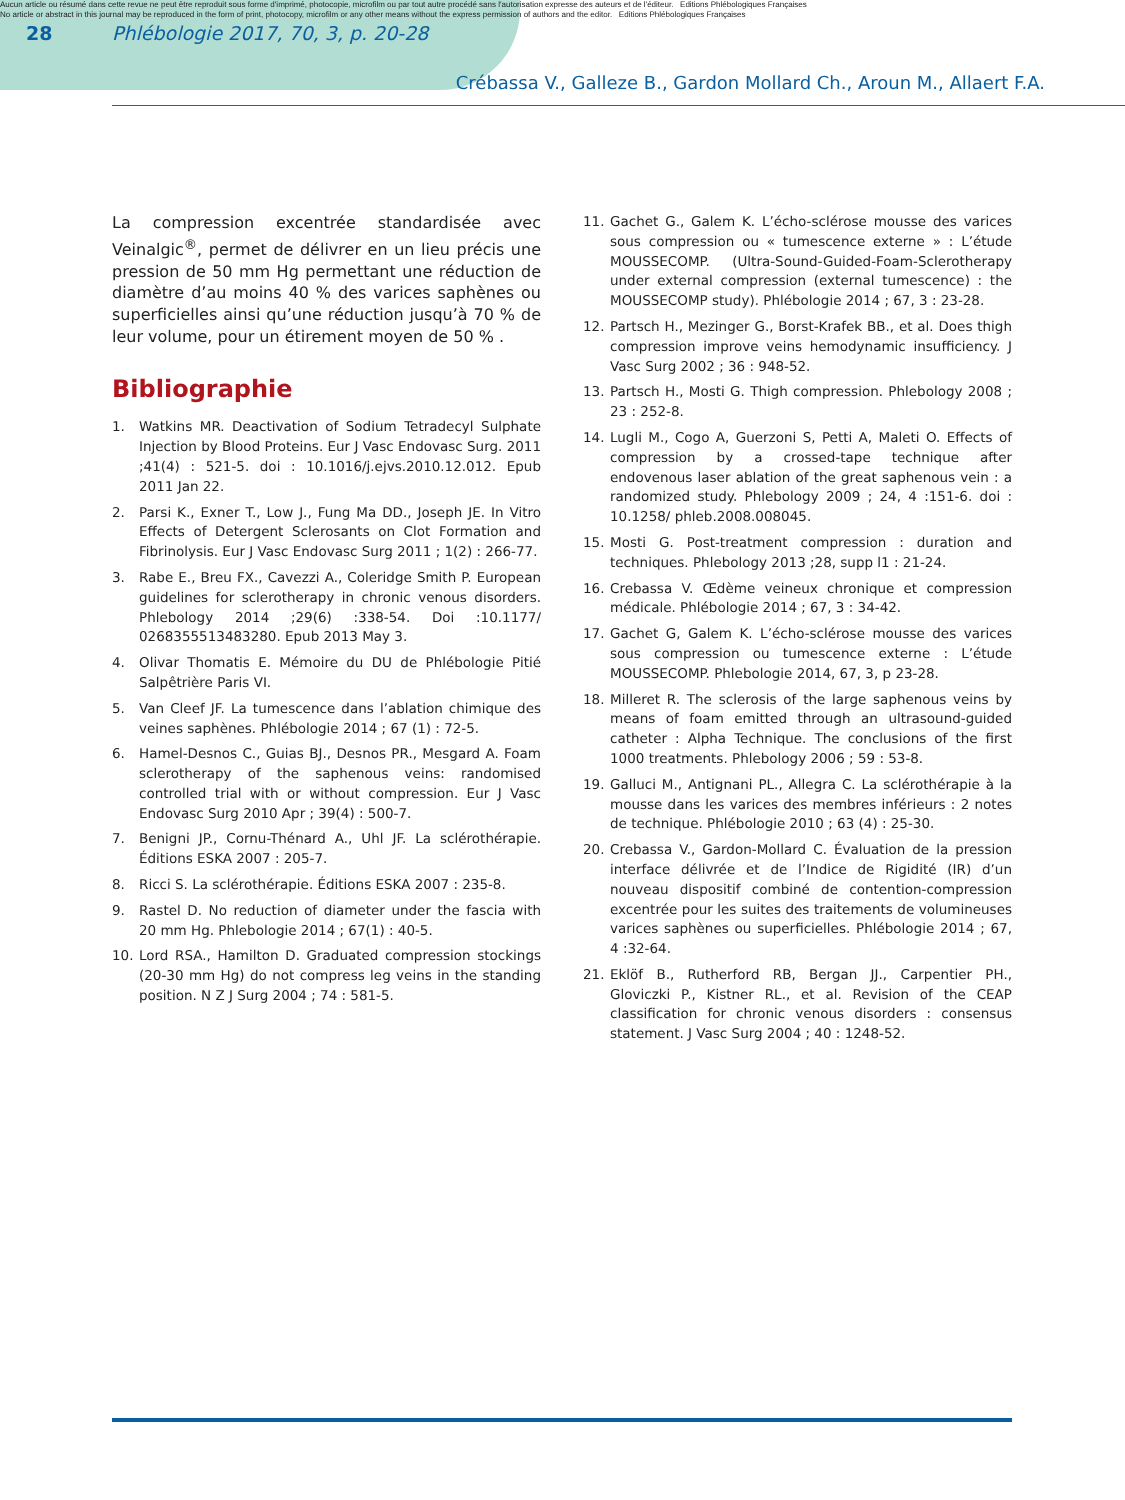Aucun article ou résumé dans cette revue ne peut être reproduit sous forme d'imprimé, photocopie, microfilm ou par tout autre procédé sans l'autorisation expresse des auteurs et de l'éditeur. Editions Phlébologiques Françaises
No article or abstract in this journal may be reproduced in the form of print, photocopy, microfilm or any other means without the express permission of authors and the editor. Editions Phlébologiques Françaises
28
Phlébologie 2017, 70, 3, p. 20-28
Crébassa V., Galleze B., Gardon Mollard Ch., Aroun M., Allaert F.A.
La compression excentrée standardisée avec Veinalgic<sup>®</sup>, permet de délivrer en un lieu précis une pression de 50 mm Hg permettant une réduction de diamètre d’au moins 40 % des varices saphènes ou superficielles ainsi qu’une réduction jusqu’à 70 % de leur volume, pour un étirement moyen de 50 % .
Bibliographie
1. Watkins MR. Deactivation of Sodium Tetradecyl Sulphate Injection by Blood Proteins. Eur J Vasc Endovasc Surg. 2011 ;41(4) : 521-5. doi : 10.1016/j.ejvs.2010.12.012. Epub 2011 Jan 22.
2. Parsi K., Exner T., Low J., Fung Ma DD., Joseph JE. In Vitro Effects of Detergent Sclerosants on Clot Formation and Fibrinolysis. Eur J Vasc Endovasc Surg 2011 ; 1(2) : 266-77.
3. Rabe E., Breu FX., Cavezzi A., Coleridge Smith P. European guidelines for sclerotherapy in chronic venous disorders. Phlebology 2014 ;29(6) :338-54. Doi :10.1177/ 0268355513483280. Epub 2013 May 3.
4. Olivar Thomatis E. Mémoire du DU de Phlébologie Pitié Salpêtrière Paris VI.
5. Van Cleef JF. La tumescence dans l’ablation chimique des veines saphènes. Phlébologie 2014 ; 67 (1) : 72-5.
6. Hamel-Desnos C., Guias BJ., Desnos PR., Mesgard A. Foam sclerotherapy of the saphenous veins: randomised controlled trial with or without compression. Eur J Vasc Endovasc Surg 2010 Apr ; 39(4) : 500-7.
7. Benigni JP., Cornu-Thénard A., Uhl JF. La sclérothérapie. Éditions ESKA 2007 : 205-7.
8. Ricci S. La sclérothérapie. Éditions ESKA 2007 : 235-8.
9. Rastel D. No reduction of diameter under the fascia with 20 mm Hg. Phlebologie 2014 ; 67(1) : 40-5.
10. Lord RSA., Hamilton D. Graduated compression stockings (20-30 mm Hg) do not compress leg veins in the standing position. N Z J Surg 2004 ; 74 : 581-5.
11. Gachet G., Galem K. L’écho-sclérose mousse des varices sous compression ou « tumescence externe » : L’étude MOUSSECOMP. (Ultra-Sound-Guided-Foam-Sclerotherapy under external compression (external tumescence) : the MOUSSECOMP study). Phlébologie 2014 ; 67, 3 : 23-28.
12. Partsch H., Mezinger G., Borst-Krafek BB., et al. Does thigh compression improve veins hemodynamic insufficiency. J Vasc Surg 2002 ; 36 : 948-52.
13. Partsch H., Mosti G. Thigh compression. Phlebology 2008 ; 23 : 252-8.
14. Lugli M., Cogo A, Guerzoni S, Petti A, Maleti O. Effects of compression by a crossed-tape technique after endovenous laser ablation of the great saphenous vein : a randomized study. Phlebology 2009 ; 24, 4 :151-6. doi : 10.1258/ phleb.2008.008045.
15. Mosti G. Post-treatment compression : duration and techniques. Phlebology 2013 ;28, supp l1 : 21-24.
16. Crebassa V. Œdème veineux chronique et compression médicale. Phlébologie 2014 ; 67, 3 : 34-42.
17. Gachet G, Galem K. L’écho-sclérose mousse des varices sous compression ou tumescence externe : L’étude MOUSSECOMP. Phlebologie 2014, 67, 3, p 23-28.
18. Milleret R. The sclerosis of the large saphenous veins by means of foam emitted through an ultrasound-guided catheter : Alpha Technique. The conclusions of the first 1000 treatments. Phlebology 2006 ; 59 : 53-8.
19. Galluci M., Antignani PL., Allegra C. La sclérothérapie à la mousse dans les varices des membres inférieurs : 2 notes de technique. Phlébologie 2010 ; 63 (4) : 25-30.
20. Crebassa V., Gardon-Mollard C. Évaluation de la pression interface délivrée et de l’Indice de Rigidité (IR) d’un nouveau dispositif combiné de contention-compression excentrée pour les suites des traitements de volumineuses varices saphènes ou superficielles. Phlébologie 2014 ; 67, 4 :32-64.
21. Eklöf B., Rutherford RB, Bergan JJ., Carpentier PH., Gloviczki P., Kistner RL., et al. Revision of the CEAP classification for chronic venous disorders : consensus statement. J Vasc Surg 2004 ; 40 : 1248-52.